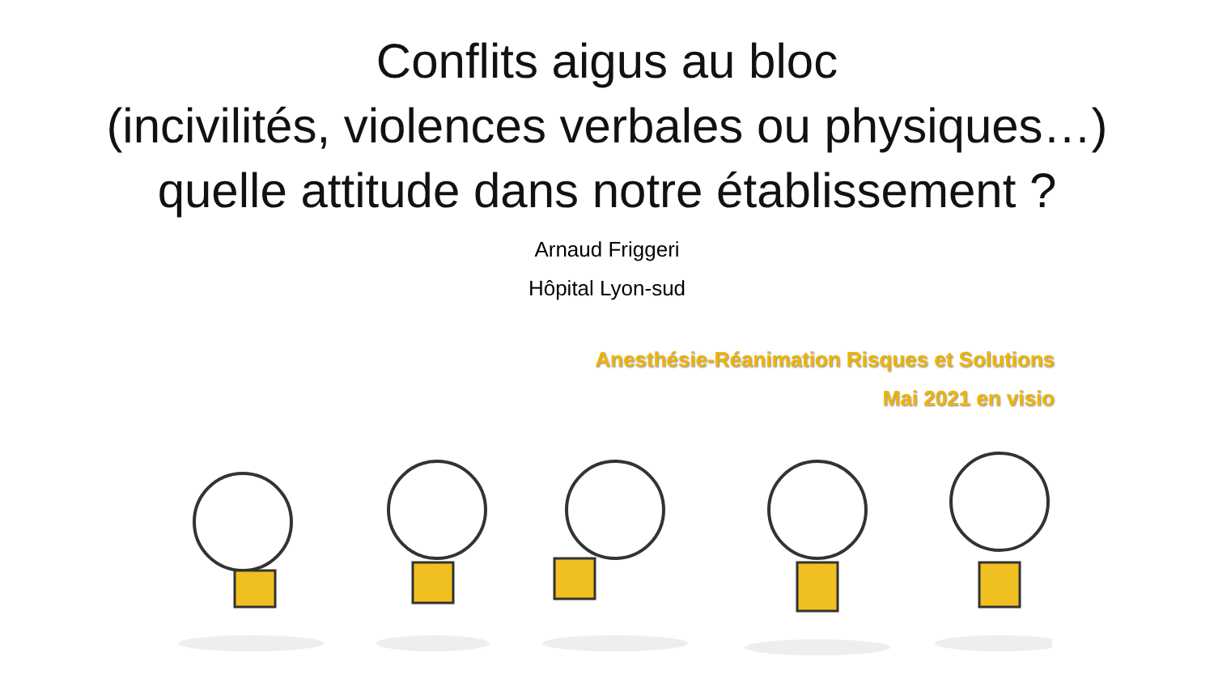Conflits aigus au bloc
(incivilités, violences verbales ou physiques…)
quelle attitude dans notre établissement ?
Arnaud Friggeri
Hôpital Lyon-sud
Anesthésie-Réanimation Risques et Solutions
Mai 2021 en visio